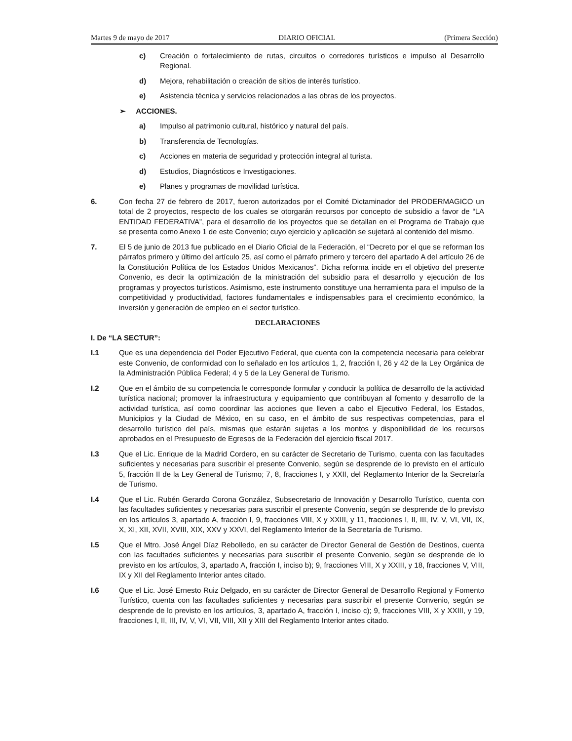Martes 9 de mayo de 2017 DIARIO OFICIAL (Primera Sección)
c) Creación o fortalecimiento de rutas, circuitos o corredores turísticos e impulso al Desarrollo Regional.
d) Mejora, rehabilitación o creación de sitios de interés turístico.
e) Asistencia técnica y servicios relacionados a las obras de los proyectos.
➢ ACCIONES.
a) Impulso al patrimonio cultural, histórico y natural del país.
b) Transferencia de Tecnologías.
c) Acciones en materia de seguridad y protección integral al turista.
d) Estudios, Diagnósticos e Investigaciones.
e) Planes y programas de movilidad turística.
6. Con fecha 27 de febrero de 2017, fueron autorizados por el Comité Dictaminador del PRODERMAGICO un total de 2 proyectos, respecto de los cuales se otorgarán recursos por concepto de subsidio a favor de “LA ENTIDAD FEDERATIVA”, para el desarrollo de los proyectos que se detallan en el Programa de Trabajo que se presenta como Anexo 1 de este Convenio; cuyo ejercicio y aplicación se sujetará al contenido del mismo.
7. El 5 de junio de 2013 fue publicado en el Diario Oficial de la Federación, el “Decreto por el que se reforman los párrafos primero y último del artículo 25, así como el párrafo primero y tercero del apartado A del artículo 26 de la Constitución Política de los Estados Unidos Mexicanos”. Dicha reforma incide en el objetivo del presente Convenio, es decir la optimización de la ministración del subsidio para el desarrollo y ejecución de los programas y proyectos turísticos. Asimismo, este instrumento constituye una herramienta para el impulso de la competitividad y productividad, factores fundamentales e indispensables para el crecimiento económico, la inversión y generación de empleo en el sector turístico.
DECLARACIONES
I. De “LA SECTUR”:
I.1 Que es una dependencia del Poder Ejecutivo Federal, que cuenta con la competencia necesaria para celebrar este Convenio, de conformidad con lo señalado en los artículos 1, 2, fracción I, 26 y 42 de la Ley Orgánica de la Administración Pública Federal; 4 y 5 de la Ley General de Turismo.
I.2 Que en el ámbito de su competencia le corresponde formular y conducir la política de desarrollo de la actividad turística nacional; promover la infraestructura y equipamiento que contribuyan al fomento y desarrollo de la actividad turística, así como coordinar las acciones que lleven a cabo el Ejecutivo Federal, los Estados, Municipios y la Ciudad de México, en su caso, en el ámbito de sus respectivas competencias, para el desarrollo turístico del país, mismas que estarán sujetas a los montos y disponibilidad de los recursos aprobados en el Presupuesto de Egresos de la Federación del ejercicio fiscal 2017.
I.3 Que el Lic. Enrique de la Madrid Cordero, en su carácter de Secretario de Turismo, cuenta con las facultades suficientes y necesarias para suscribir el presente Convenio, según se desprende de lo previsto en el artículo 5, fracción II de la Ley General de Turismo; 7, 8, fracciones I, y XXII, del Reglamento Interior de la Secretaría de Turismo.
I.4 Que el Lic. Rubén Gerardo Corona González, Subsecretario de Innovación y Desarrollo Turístico, cuenta con las facultades suficientes y necesarias para suscribir el presente Convenio, según se desprende de lo previsto en los artículos 3, apartado A, fracción I, 9, fracciones VIII, X y XXIII, y 11, fracciones I, II, III, IV, V, VI, VII, IX, X, XI, XII, XVII, XVIII, XIX, XXV y XXVI, del Reglamento Interior de la Secretaría de Turismo.
I.5 Que el Mtro. José Ángel Díaz Rebolledo, en su carácter de Director General de Gestión de Destinos, cuenta con las facultades suficientes y necesarias para suscribir el presente Convenio, según se desprende de lo previsto en los artículos, 3, apartado A, fracción I, inciso b); 9, fracciones VIII, X y XXIII, y 18, fracciones V, VIII, IX y XII del Reglamento Interior antes citado.
I.6 Que el Lic. José Ernesto Ruiz Delgado, en su carácter de Director General de Desarrollo Regional y Fomento Turístico, cuenta con las facultades suficientes y necesarias para suscribir el presente Convenio, según se desprende de lo previsto en los artículos, 3, apartado A, fracción I, inciso c); 9, fracciones VIII, X y XXIII, y 19, fracciones I, II, III, IV, V, VI, VII, VIII, XII y XIII del Reglamento Interior antes citado.